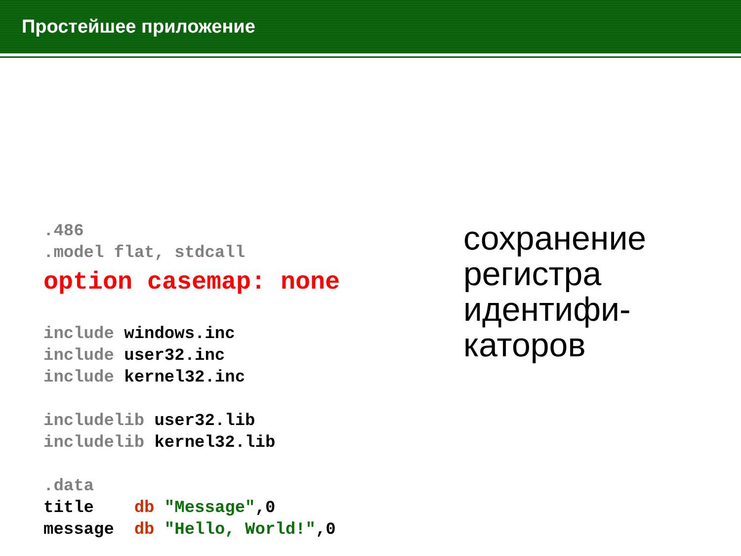Простейшее приложение
.486 .model flat, stdcall option casemap: none include windows.inc include user32.inc include kernel32.inc includelib user32.lib includelib kernel32.lib .data title db "Message",0 message db "Hello, World!",0
сохранение
регистра
идентифи-
каторов